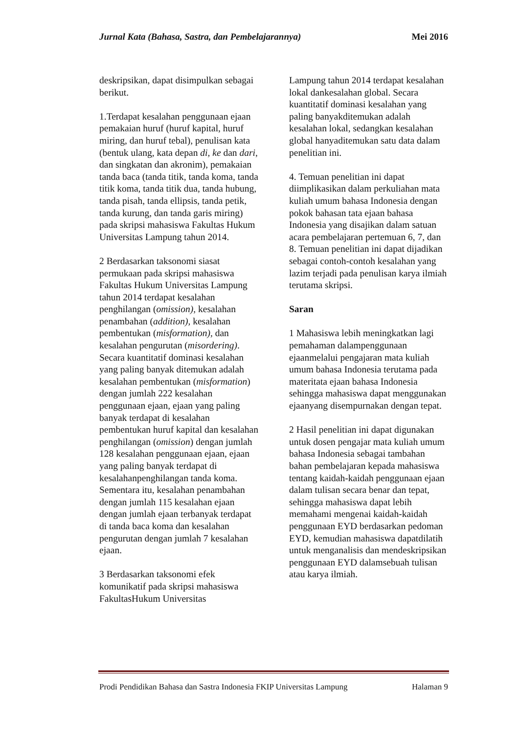Jurnal Kata (Bahasa, Sastra, dan Pembelajarannya) Mei 2016
deskripsikan, dapat disimpulkan sebagai berikut.
1.Terdapat kesalahan penggunaan ejaan pemakaian huruf (huruf kapital, huruf miring, dan huruf tebal), penulisan kata (bentuk ulang, kata depan di, ke dan dari, dan singkatan dan akronim), pemakaian tanda baca (tanda titik, tanda koma, tanda titik koma, tanda titik dua, tanda hubung, tanda pisah, tanda ellipsis, tanda petik, tanda kurung, dan tanda garis miring) pada skripsi mahasiswa Fakultas Hukum Universitas Lampung tahun 2014.
2 Berdasarkan taksonomi siasat permukaan pada skripsi mahasiswa Fakultas Hukum Universitas Lampung tahun 2014 terdapat kesalahan penghilangan (omission), kesalahan penambahan (addition), kesalahan pembentukan (misformation), dan kesalahan pengurutan (misordering). Secara kuantitatif dominasi kesalahan yang paling banyak ditemukan adalah kesalahan pembentukan (misformation) dengan jumlah 222 kesalahan penggunaan ejaan, ejaan yang paling banyak terdapat di kesalahan pembentukan huruf kapital dan kesalahan penghilangan (omission) dengan jumlah 128 kesalahan penggunaan ejaan, ejaan yang paling banyak terdapat di kesalahanpenghilangan tanda koma. Sementara itu, kesalahan penambahan dengan jumlah 115 kesalahan ejaan dengan jumlah ejaan terbanyak terdapat di tanda baca koma dan kesalahan pengurutan dengan jumlah 7 kesalahan ejaan.
3 Berdasarkan taksonomi efek komunikatif pada skripsi mahasiswa FakultasHukum Universitas
Lampung tahun 2014 terdapat kesalahan lokal dankesalahan global. Secara kuantitatif dominasi kesalahan yang paling banyakditemukan adalah kesalahan lokal, sedangkan kesalahan global hanyaditemukan satu data dalam penelitian ini.
4. Temuan penelitian ini dapat diimplikasikan dalam perkuliahan mata kuliah umum bahasa Indonesia dengan pokok bahasan tata ejaan bahasa Indonesia yang disajikan dalam satuan acara pembelajaran pertemuan 6, 7, dan 8. Temuan penelitian ini dapat dijadikan sebagai contoh-contoh kesalahan yang lazim terjadi pada penulisan karya ilmiah terutama skripsi.
Saran
1 Mahasiswa lebih meningkatkan lagi pemahaman dalampenggunaan ejaanmelalui pengajaran mata kuliah umum bahasa Indonesia terutama pada materitata ejaan bahasa Indonesia sehingga mahasiswa dapat menggunakan ejaanyang disempurnakan dengan tepat.
2 Hasil penelitian ini dapat digunakan untuk dosen pengajar mata kuliah umum bahasa Indonesia sebagai tambahan bahan pembelajaran kepada mahasiswa tentang kaidah-kaidah penggunaan ejaan dalam tulisan secara benar dan tepat, sehingga mahasiswa dapat lebih memahami mengenai kaidah-kaidah penggunaan EYD berdasarkan pedoman EYD, kemudian mahasiswa dapatdilatih untuk menganalisis dan mendeskripsikan penggunaan EYD dalamsebuah tulisan atau karya ilmiah.
Prodi Pendidikan Bahasa dan Sastra Indonesia FKIP Universitas Lampung Halaman 9